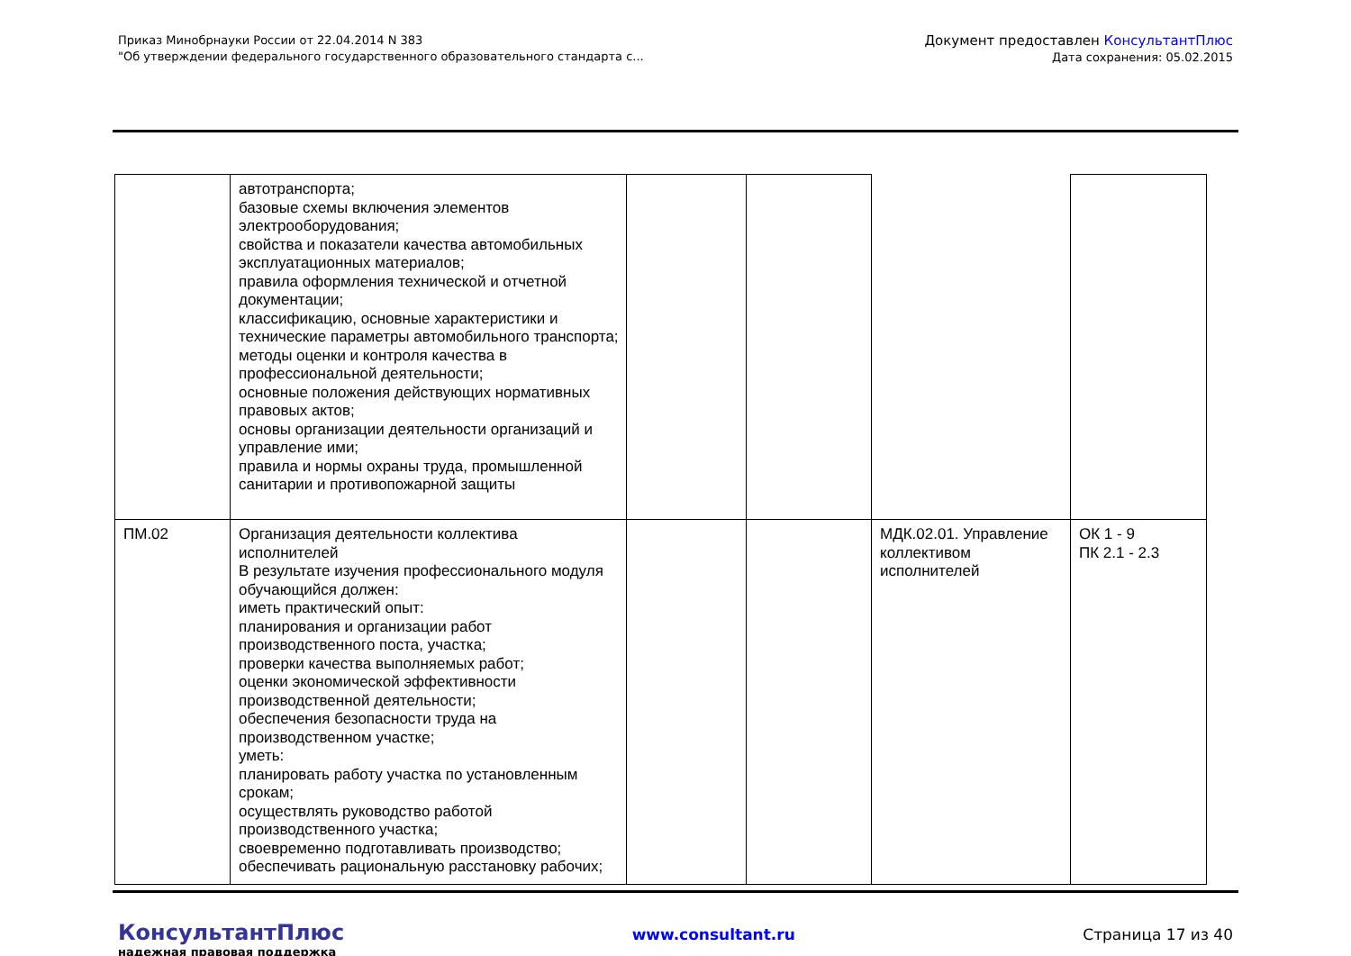Приказ Минобрнауки России от 22.04.2014 N 383
"Об утверждении федерального государственного образовательного стандарта с...
Документ предоставлен КонсультантПлюс
Дата сохранения: 05.02.2015
| | автотранспорта; базовые схемы включения элементов электрооборудования; свойства и показатели качества автомобильных эксплуатационных материалов; правила оформления технической и отчетной документации; классификацию, основные характеристики и технические параметры автомобильного транспорта; методы оценки и контроля качества в профессиональной деятельности; основные положения действующих нормативных правовых актов; основы организации деятельности организаций и управление ими; правила и нормы охраны труда, промышленной санитарии и противопожарной защиты | | | | |
| ПМ.02 | Организация деятельности коллектива исполнителей В результате изучения профессионального модуля обучающийся должен: иметь практический опыт: планирования и организации работ производственного поста, участка; проверки качества выполняемых работ; оценки экономической эффективности производственной деятельности; обеспечения безопасности труда на производственном участке; уметь: планировать работу участка по установленным срокам; осуществлять руководство работой производственного участка; своевременно подготавливать производство; обеспечивать рациональную расстановку рабочих; | | | МДК.02.01. Управление коллективом исполнителей | ОК 1 - 9 ПК 2.1 - 2.3 |
КонсультантПлюс
надежная правовая поддержка
www.consultant.ru Страница 17 из 40